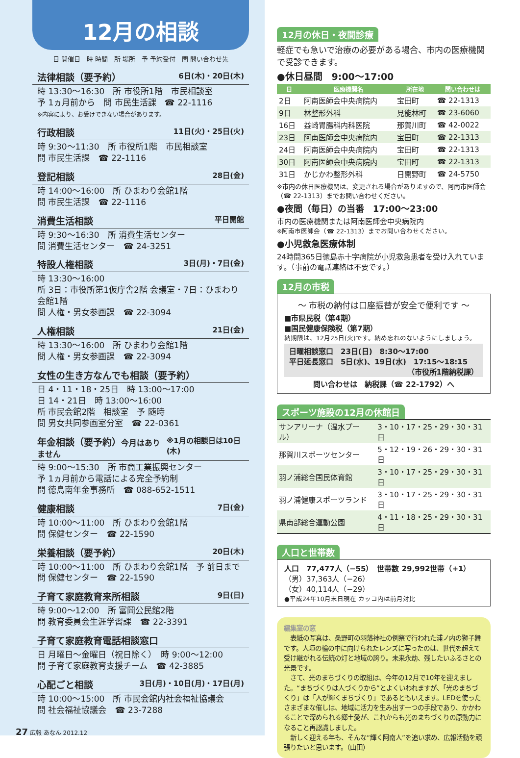12月の相談
日 開催日　時 時間　所 場所　予 予約受付　問 問い合わせ先
法律相談（要予約） 6日(木)・20日(木)
時 13:30～16:30　所 市役所1階　市民相談室
予 1ヵ月前から　問 市民生活課　☎ 22-1116
※内容により、お受けできない場合があります。
行政相談 11日(火)・25日(火)
時 9:30～11:30　所 市役所1階　市民相談室
問 市民生活課　☎ 22-1116
登記相談 28日(金)
時 14:00～16:00　所 ひまわり会館1階
問 市民生活課　☎ 22-1116
消費生活相談 平日開館
時 9:30～16:30　所 消費生活センター
問 消費生活センター　☎ 24-3251
特設人権相談 3日(月)・7日(金)
時 13:30～16:00
所 3日：市役所第1仮庁舎2階 会議室・7日：ひまわり会館1階
問 人権・男女参画課　☎ 22-3094
人権相談 21日(金)
時 13:30～16:00　所 ひまわり会館1階
問 人権・男女参画課　☎ 22-3094
女性の生き方なんでも相談（要予約）
日 4・11・18・25日　時 13:00～17:00
日 14・21日　時 13:00～16:00
所 市民会館2階　相談室　予 随時
問 男女共同参画室分室　☎ 22-0361
年金相談（要予約）今月はありません ※1月の相談日は10日(木)
時 9:00～15:30　所 市商工業振興センター
予 1ヵ月前から電話による完全予約制
問 徳島南年金事務所　☎ 088-652-1511
健康相談 7日(金)
時 10:00～11:00　所 ひまわり会館1階
問 保健センター　☎ 22-1590
栄養相談（要予約） 20日(木)
時 10:00～11:00　所 ひまわり会館1階　予 前日まで
問 保健センター　☎ 22-1590
子育て家庭教育来所相談 9日(日)
時 9:00～12:00　所 富岡公民館2階
問 教育委員会生涯学習課　☎ 22-3391
子育て家庭教育電話相談窓口
日 月曜日～金曜日（祝日除く）　時 9:00～12:00
問 子育て家庭教育支援チーム　☎ 42-3885
心配ごと相談 3日(月)・10日(月)・17日(月)
時 10:00～15:00　所 市民会館内社会福祉協議会
問 社会福祉協議会　☎ 23-7288
27 広報 あなん 2012.12
12月の休日・夜間診療
軽症でも急いで治療の必要がある場合、市内の医療機関で受診できます。
●休日昼間　9:00～17:00
| 日 | 医療機関名 | 所在地 | 問い合わせは |
| --- | --- | --- | --- |
| 2日 | 阿南医師会中央病院内 | 宝田町 | ☎ 22-1313 |
| 9日 | 林整形外科 | 見能林町 | ☎ 23-6060 |
| 16日 | 益崎胃腸科内科医院 | 那賀川町 | ☎ 42-0022 |
| 23日 | 阿南医師会中央病院内 | 宝田町 | ☎ 22-1313 |
| 24日 | 阿南医師会中央病院内 | 宝田町 | ☎ 22-1313 |
| 30日 | 阿南医師会中央病院内 | 宝田町 | ☎ 22-1313 |
| 31日 | かじかわ整形外科 | 日開野町 | ☎ 24-5750 |
※市内の休日医療機関は、変更される場合がありますので、阿南市医師会（☎ 22-1313）までお問い合わせください。
●夜間（毎日）の当番　17:00～23:00
市内の医療機関または阿南医師会中央病院内
※阿南市医師会（☎ 22-1313）までお問い合わせください。
●小児救急医療体制
24時間365日徳島赤十字病院が小児救急患者を受け入れています。（事前の電話連絡は不要です。）
12月の市税
～ 市税の納付は口座振替が安全で便利です ～
■市県民税（第4期）
■国民健康保険税（第7期）
納期限は、12月25日(火)です。納め忘れのないようにしましょう。
日曜相談窓口　23日(日)　8:30～17:00
平日延長窓口　5日(水)、19日(水)　17:15～18:15
（市役所1階納税課）
問い合わせは　納税課（☎ 22-1792）へ
スポーツ施設の12月の休館日
| サンアリーナ（温水プール） | 3・10・17・25・29・30・31日 |
| 那賀川スポーツセンター | 5・12・19・26・29・30・31日 |
| 羽ノ浦総合国民体育館 | 3・10・17・25・29・30・31日 |
| 羽ノ浦健康スポーツランド | 3・10・17・25・29・30・31日 |
| 県南部総合運動公園 | 4・11・18・25・29・30・31日 |
人口と世帯数
人口　77,477人（−55）　世帯数 29,992世帯（+1）
（男）37,363人（−26）
（女）40,114人（−29）
●平成24年10月末日現在 カッコ内は前月対比
編集室の窓
　表紙の写真は、桑野町の羽落神社の例祭で行われた浦ノ内の獅子舞です。人垣の輪の中に向けられたレンズに写ったのは、世代を超えて受け継がれる伝統の灯と地域の誇り。未来永劫、残したいふるさとの光景です。
　さて、光のまちづくりの取組は、今年の12月で10年を迎えました。“まちづくりは人づくりから”とよくいわれますが、「光のまちづくり」は「人が輝くまちづくり」であるともいえます。LEDを使ったさまざまな催しは、地域に活力を生み出す一つの手段であり、かかわることで深められる郷土愛が、これからも光のまちづくりの原動力になること再認識しました。
　新しく迎える年も、そんな“輝く阿南人”を追い求め、広報活動を頑張りたいと思います。（山田）